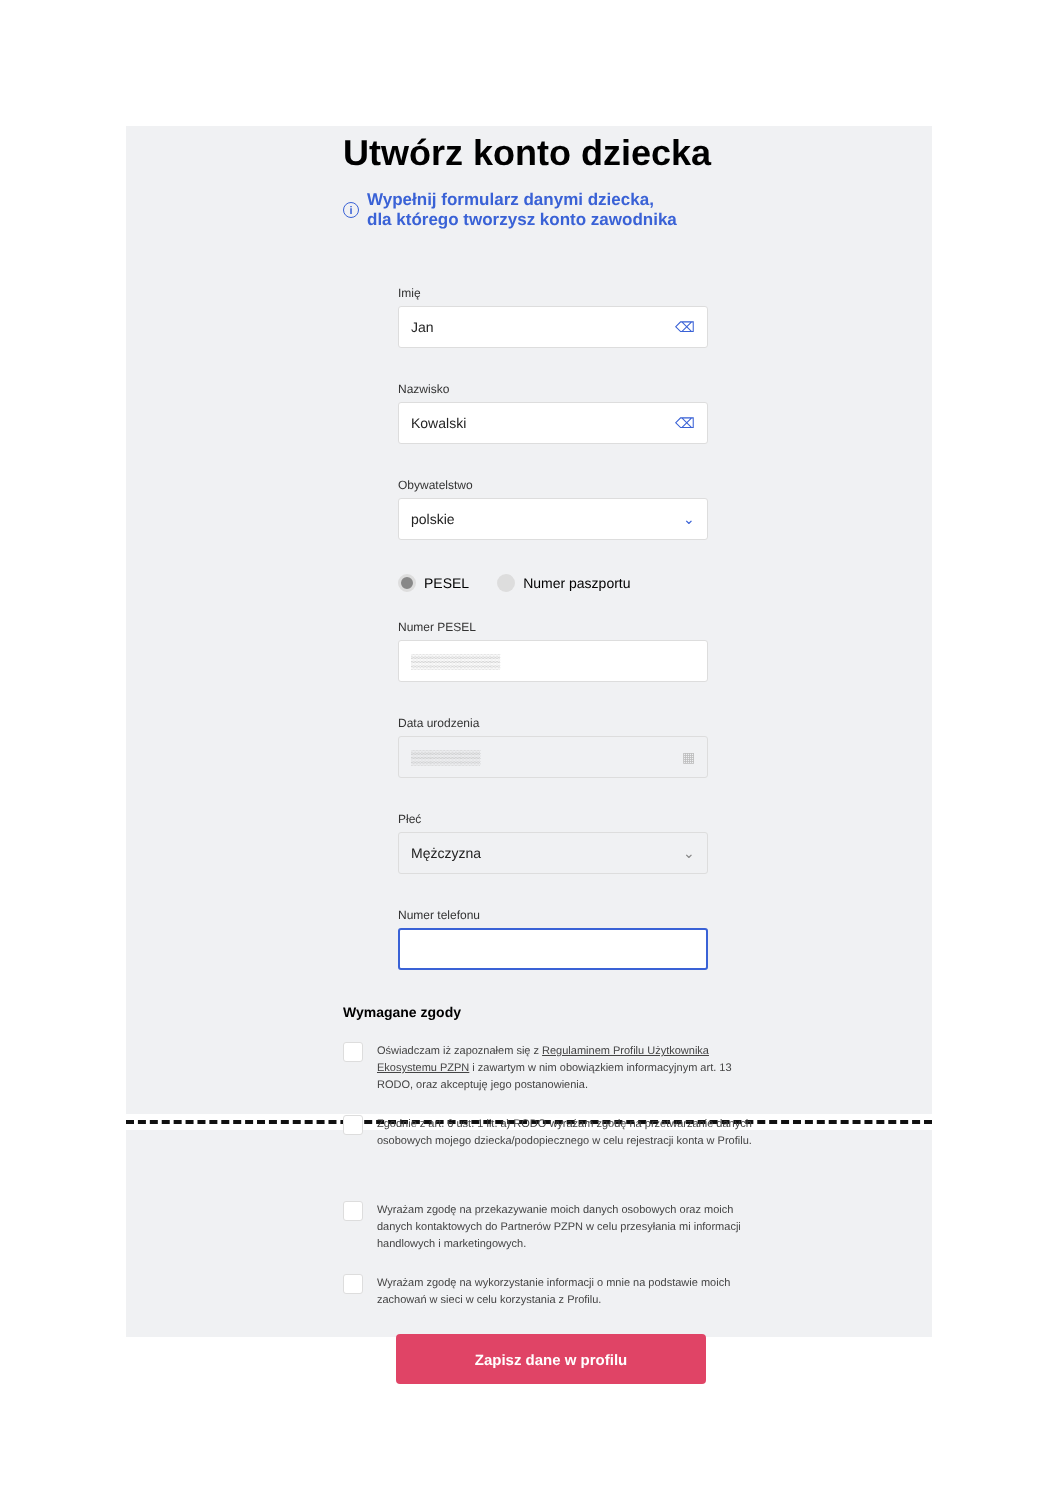Utwórz konto dziecka
i
Wypełnij formularz danymi dziecka,
dla którego tworzysz konto zawodnika
Imię
Jan ⌫
Nazwisko
Kowalski ⌫
Obywatelstwo
polskie ⌄
PESEL Numer paszportu
Numer PESEL
▒▒▒▒▒▒▒▒▒
Data urodzenia
▒▒▒▒▒▒▒ ▦
Płeć
Mężczyzna ⌄
Numer telefonu
Wymagane zgody
Oświadczam iż zapoznałem się z Regulaminem Profilu Użytkownika Ekosystemu PZPN i zawartym w nim obowiązkiem informacyjnym art. 13 RODO, oraz akceptuję jego postanowienia.
Zgodnie z art. 6 ust. 1 lit. a) RODO wyrażam zgodę na przetwarzanie danych osobowych mojego dziecka/podopiecznego w celu rejestracji konta w Profilu.
Wyrażam zgodę na przekazywanie moich danych osobowych oraz moich danych kontaktowych do Partnerów PZPN w celu przesyłania mi informacji handlowych i marketingowych.
Wyrażam zgodę na wykorzystanie informacji o mnie na podstawie moich zachowań w sieci w celu korzystania z Profilu.
Zapisz dane w profilu